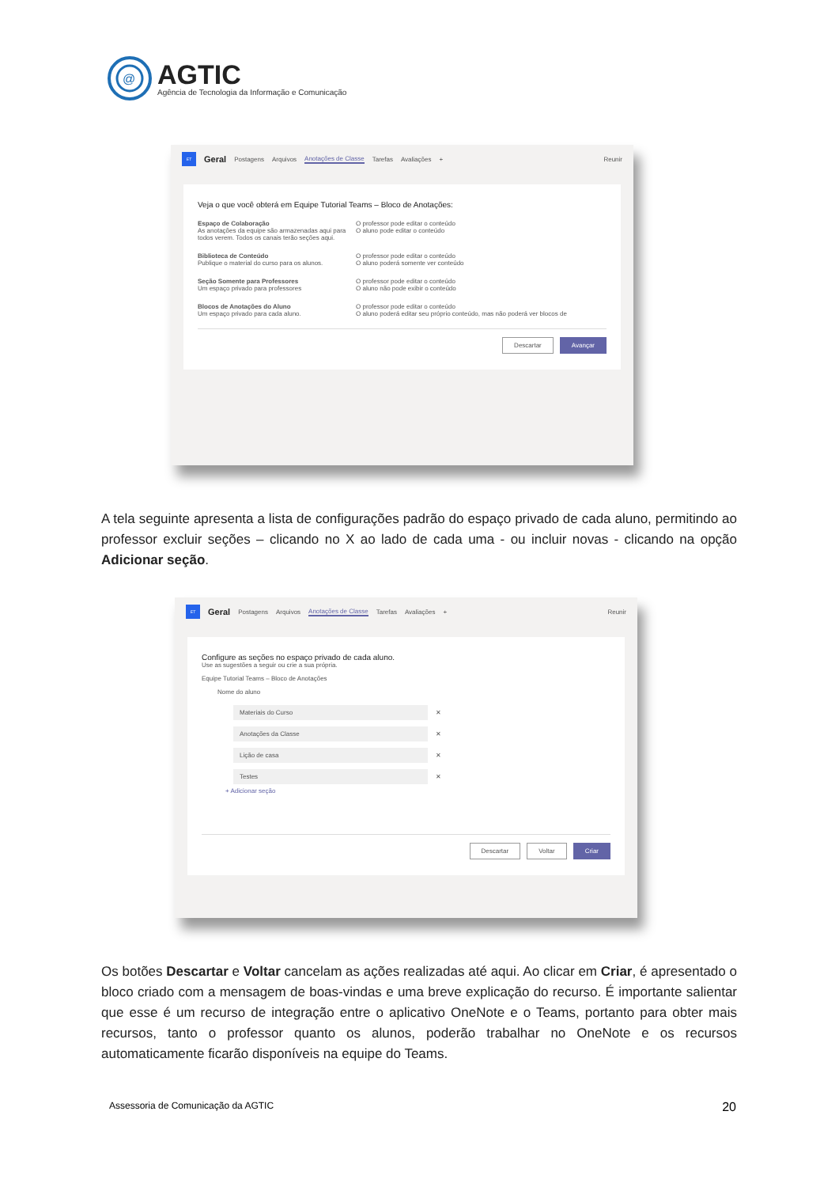@
AGTIC
Agência de Tecnologia da Informação e Comunicação
ET Geral Postagens Arquivos Anotações de Classe Tarefas Avaliações + Reunir
Veja o que você obterá em Equipe Tutorial Teams – Bloco de Anotações:
Espaço de Colaboração
As anotações da equipe são armazenadas aqui para todos verem. Todos os canais terão seções aqui.
O professor pode editar o conteúdo
O aluno pode editar o conteúdo
Biblioteca de Conteúdo
Publique o material do curso para os alunos.
O professor pode editar o conteúdo
O aluno poderá somente ver conteúdo
Seção Somente para Professores
Um espaço privado para professores
O professor pode editar o conteúdo
O aluno não pode exibir o conteúdo
Blocos de Anotações do Aluno
Um espaço privado para cada aluno.
O professor pode editar o conteúdo
O aluno poderá editar seu próprio conteúdo, mas não poderá ver blocos de
Descartar Avançar
A tela seguinte apresenta a lista de configurações padrão do espaço privado de cada aluno, permitindo ao professor excluir seções – clicando no X ao lado de cada uma - ou incluir novas - clicando na opção Adicionar seção.
ET Geral Postagens Arquivos Anotações de Classe Tarefas Avaliações + Reunir
Configure as seções no espaço privado de cada aluno.
Use as sugestões a seguir ou crie a sua própria.
Equipe Tutorial Teams – Bloco de Anotações
Nome do aluno
Materiais do Curso ✕
Anotações da Classe ✕
Lição de casa ✕
Testes ✕
+ Adicionar seção
Descartar Voltar Criar
Os botões Descartar e Voltar cancelam as ações realizadas até aqui. Ao clicar em Criar, é apresentado o bloco criado com a mensagem de boas-vindas e uma breve explicação do recurso. É importante salientar que esse é um recurso de integração entre o aplicativo OneNote e o Teams, portanto para obter mais recursos, tanto o professor quanto os alunos, poderão trabalhar no OneNote e os recursos automaticamente ficarão disponíveis na equipe do Teams.
Assessoria de Comunicação da AGTIC 20